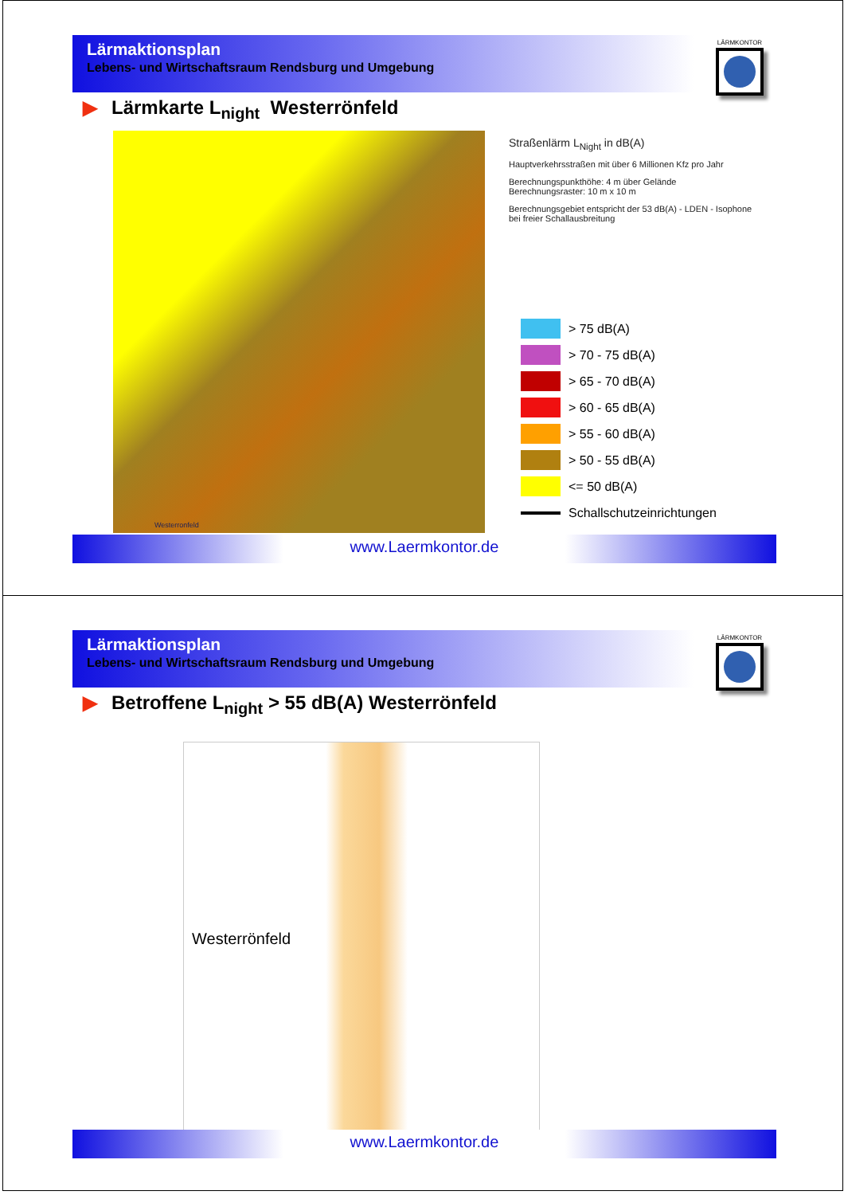Lärmaktionsplan
Lebens- und Wirtschaftsraum Rendsburg und Umgebung
LÄRMKONTOR
▶ Lärmkarte L<sub>night</sub> Westerrönfeld
Westerronfeld
Straßenlärm L<sub>Night</sub> in dB(A)
Hauptverkehrsstraßen mit über 6 Millionen Kfz pro Jahr
Berechnungspunkthöhe: 4 m über Gelände
Berechnungsraster: 10 m x 10 m
Berechnungsgebiet entspricht der 53 dB(A) - LDEN - Isophone
bei freier Schallausbreitung
> 75 dB(A)
> 70 - 75 dB(A)
> 65 - 70 dB(A)
> 60 - 65 dB(A)
> 55 - 60 dB(A)
> 50 - 55 dB(A)
<= 50 dB(A)
Schallschutzeinrichtungen
www.Laermkontor.de
Lärmaktionsplan
Lebens- und Wirtschaftsraum Rendsburg und Umgebung
LÄRMKONTOR
▶ Betroffene L<sub>night</sub> > 55 dB(A) Westerrönfeld
Westerrönfeld
www.Laermkontor.de